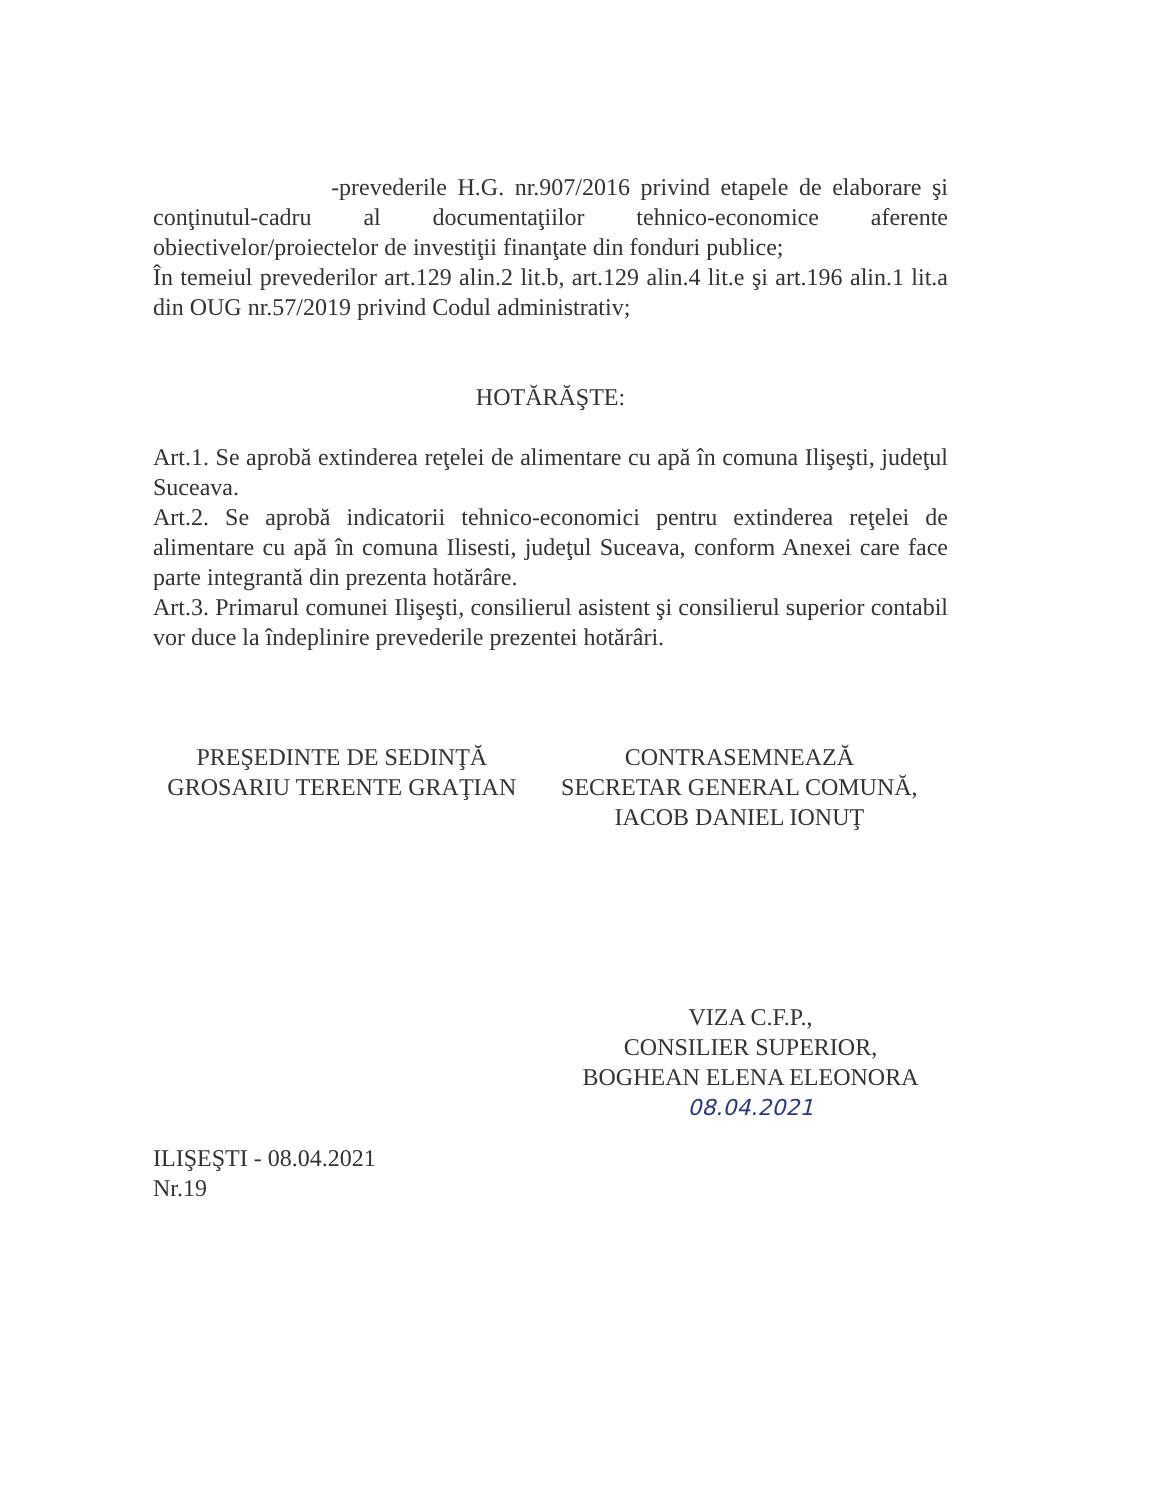-prevederile H.G. nr.907/2016 privind etapele de elaborare şi conţinutul-cadru al documentaţiilor tehnico-economice aferente obiectivelor/proiectelor de investiţii finanţate din fonduri publice;
În temeiul prevederilor art.129 alin.2 lit.b, art.129 alin.4 lit.e şi art.196 alin.1 lit.a din OUG nr.57/2019 privind Codul administrativ;
HOTĂRĂŞTE:
Art.1. Se aprobă extinderea reţelei de alimentare cu apă în comuna Ilişeşti, judeţul Suceava.
Art.2. Se aprobă indicatorii tehnico-economici pentru extinderea reţelei de alimentare cu apă în comuna Ilisesti, judeţul Suceava, conform Anexei care face parte integrantă din prezenta hotărâre.
Art.3. Primarul comunei Ilişeşti, consilierul asistent şi consilierul superior contabil vor duce la îndeplinire prevederile prezentei hotărâri.
PREŞEDINTE DE SEDINŢĂ
GROSARIU TERENTE GRAŢIAN
CONTRASEMNEAZĂ
SECRETAR GENERAL COMUNĂ,
IACOB DANIEL IONUŢ
VIZA C.F.P.,
CONSILIER SUPERIOR,
BOGHEAN ELENA ELEONORA
08.04.2021
ILIŞEŞTI - 08.04.2021
Nr.19